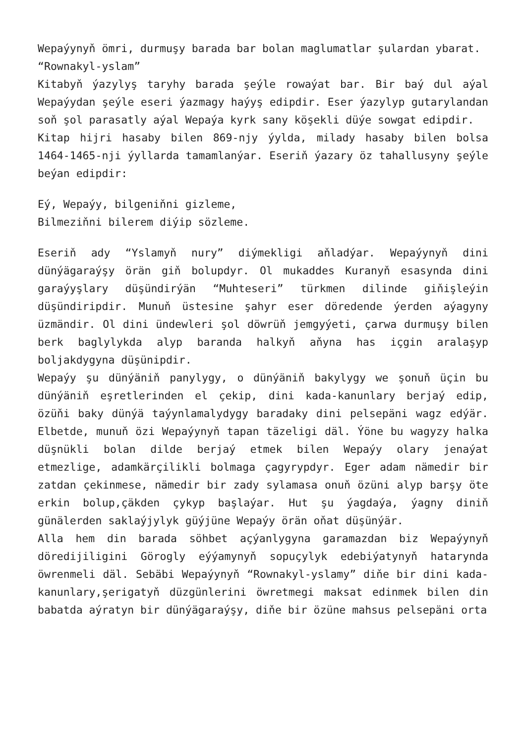Wepaýynyň ömri, durmuşy barada bar bolan maglumatlar şulardan ybarat.
“Rownakyl-yslam”
Kitabyň ýazylyş taryhy barada şeýle rowaýat bar. Bir baý dul aýal Wepaýydan şeýle eseri ýazmagy haýyş edipdir. Eser ýazylyp gutarylandan soň şol parasatly aýal Wepaýa kyrk sany köşekli düýe sowgat edipdir.
Kitap hijri hasaby bilen 869-njy ýylda, milady hasaby bilen bolsa 1464-1465-nji ýyllarda tamamlanýar. Eseriň ýazary öz tahallusyny şeýle beýan edipdir:
Eý, Wepaýy, bilgeniňni gizleme,
Bilmeziňni bilerem diýip sözleme.
Eseriň ady “Yslamyň nury” diýmekligi aňladýar. Wepaýynyň dini dünýägaraýşy örän giň bolupdyr. Ol mukaddes Kuranyň esasynda dini garaýyşlary düşündirýän “Muhteseri” türkmen dilinde giňişleýin düşündiripdir. Munuň üstesine şahyr eser döredende ýerden aýagyny üzmändir. Ol dini ündewleri şol döwrüň jemgyýeti, çarwa durmuşy bilen berk baglylykda alyp baranda halkyň aňyna has içgin aralaşyp boljakdygyna düşünipdir.
Wepaýy şu dünýäniň panylygy, o dünýäniň bakylygy we şonuň üçin bu dünýäniň eşretlerinden el çekip, dini kada-kanunlary berjaý edip, özüňi baky dünýä taýynlamalydygy baradaky dini pelsepäni wagz edýär. Elbetde, munuň özi Wepaýynyň tapan täzeligi däl. Ýöne bu wagyzy halka düşnükli bolan dilde berjaý etmek bilen Wepaýy olary jenaýat etmezlige, adamkärçilikli bolmaga çagyrypdyr. Eger adam nämedir bir zatdan çekinmese, nämedir bir zady sylamasa onuň özüni alyp barşy öte erkin bolup,çäkden çykyp başlaýar. Hut şu ýagdaýa, ýagny diniň günälerden saklaýjylyk güýjüne Wepaýy örän oňat düşünýär.
Alla hem din barada söhbet açýanlygyna garamazdan biz Wepaýynyň döredijiligini Görogly eýýamynyň sopuçylyk edebiýatynyň hatarynda öwrenmeli däl. Sebäbi Wepaýynyň “Rownakyl-yslamy” diňe bir dini kada-kanunlary,şerigatyň düzgünlerini öwretmegi maksat edinmek bilen din babatda aýratyn bir dünýägaraýşy, diňe bir özüne mahsus pelsepäni orta